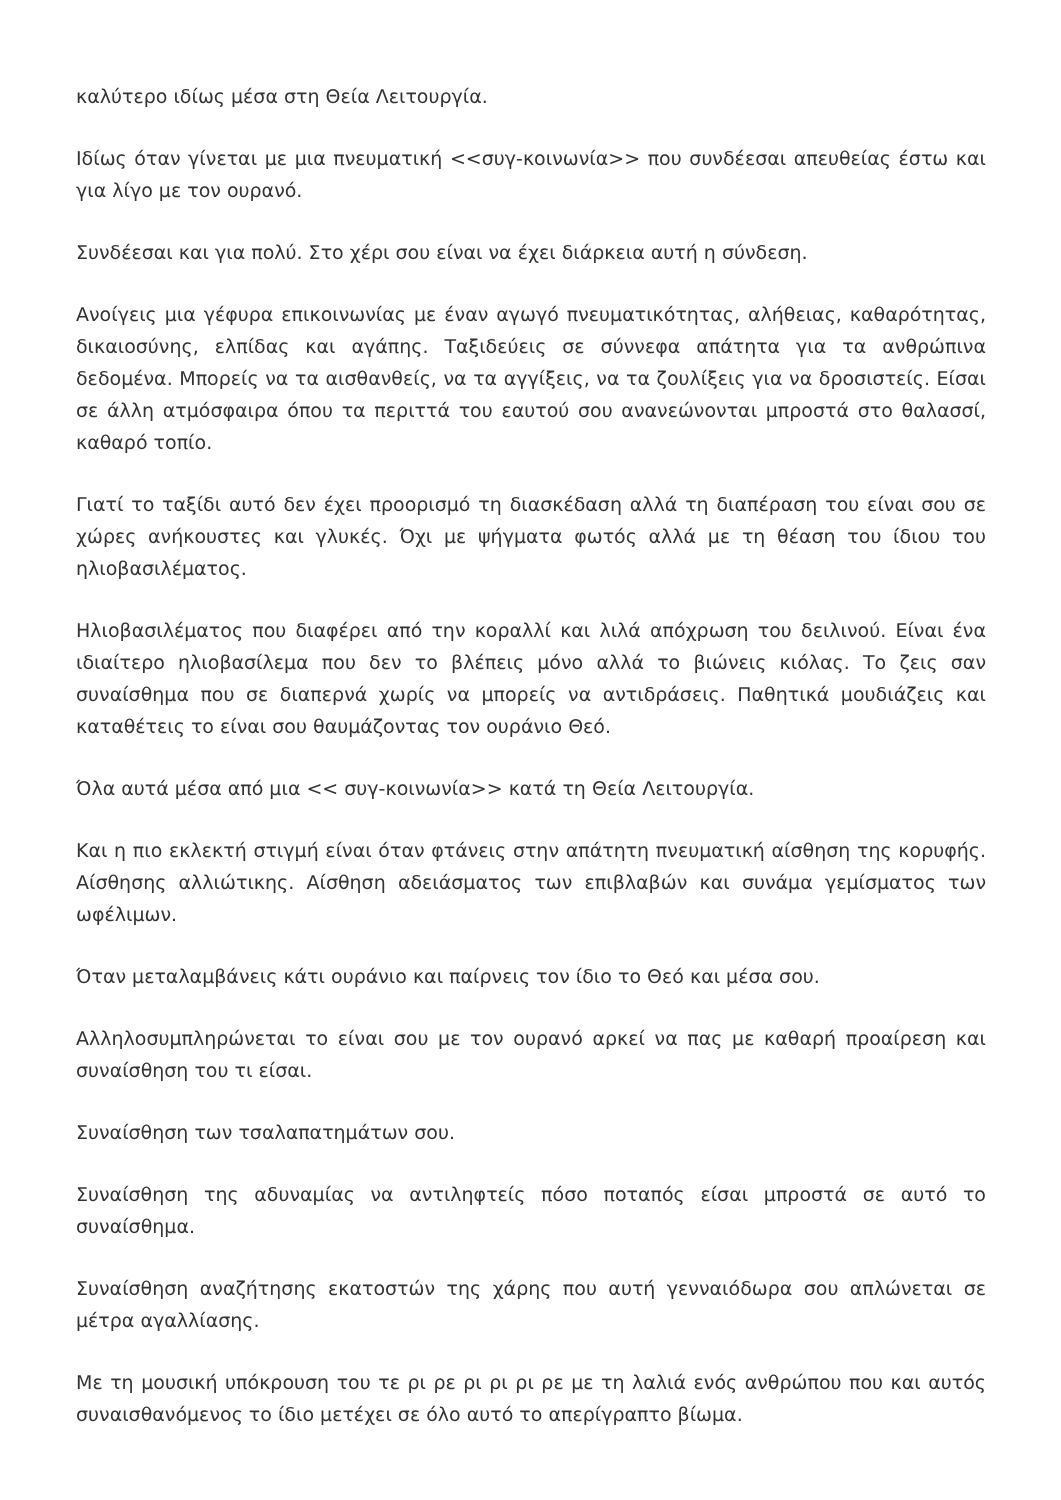καλύτερο ιδίως μέσα στη Θεία Λειτουργία.
Ιδίως όταν γίνεται με μια πνευματική <<συγ-κοινωνία>> που συνδέεσαι απευθείας έστω και για λίγο με τον ουρανό.
Συνδέεσαι και για πολύ. Στο χέρι σου είναι να έχει διάρκεια αυτή η σύνδεση.
Ανοίγεις μια γέφυρα επικοινωνίας με έναν αγωγό πνευματικότητας, αλήθειας, καθαρότητας, δικαιοσύνης, ελπίδας και αγάπης. Ταξιδεύεις σε σύννεφα απάτητα για τα ανθρώπινα δεδομένα. Μπορείς να τα αισθανθείς, να τα αγγίξεις, να τα ζουλίξεις για να δροσιστείς. Είσαι σε άλλη ατμόσφαιρα όπου τα περιττά του εαυτού σου ανανεώνονται μπροστά στο θαλασσί, καθαρό τοπίο.
Γιατί το ταξίδι αυτό δεν έχει προορισμό τη διασκέδαση αλλά τη διαπέραση του είναι σου σε χώρες ανήκουστες και γλυκές. Όχι με ψήγματα φωτός αλλά με τη θέαση του ίδιου του ηλιοβασιλέματος.
Ηλιοβασιλέματος που διαφέρει από την κοραλλί και λιλά απόχρωση του δειλινού. Είναι ένα ιδιαίτερο ηλιοβασίλεμα που δεν το βλέπεις μόνο αλλά το βιώνεις κιόλας. Το ζεις σαν συναίσθημα που σε διαπερνά χωρίς να μπορείς να αντιδράσεις. Παθητικά μουδιάζεις και καταθέτεις το είναι σου θαυμάζοντας τον ουράνιο Θεό.
Όλα αυτά μέσα από μια << συγ-κοινωνία>> κατά τη Θεία Λειτουργία.
Και η πιο εκλεκτή στιγμή είναι όταν φτάνεις στην απάτητη πνευματική αίσθηση της κορυφής. Αίσθησης αλλιώτικης. Αίσθηση αδειάσματος των επιβλαβών και συνάμα γεμίσματος των ωφέλιμων.
Όταν μεταλαμβάνεις κάτι ουράνιο και παίρνεις τον ίδιο το Θεό και μέσα σου.
Αλληλοσυμπληρώνεται το είναι σου με τον ουρανό αρκεί να πας με καθαρή προαίρεση και συναίσθηση του τι είσαι.
Συναίσθηση των τσαλαπατημάτων σου.
Συναίσθηση της αδυναμίας να αντιληφτείς πόσο ποταπός είσαι μπροστά σε αυτό το συναίσθημα.
Συναίσθηση αναζήτησης εκατοστών της χάρης που αυτή γενναιόδωρα σου απλώνεται σε μέτρα αγαλλίασης.
Με τη μουσική υπόκρουση του τε ρι ρε ρι ρι ρι ρε με τη λαλιά ενός ανθρώπου που και αυτός συναισθανόμενος το ίδιο μετέχει σε όλο αυτό το απερίγραπτο βίωμα.